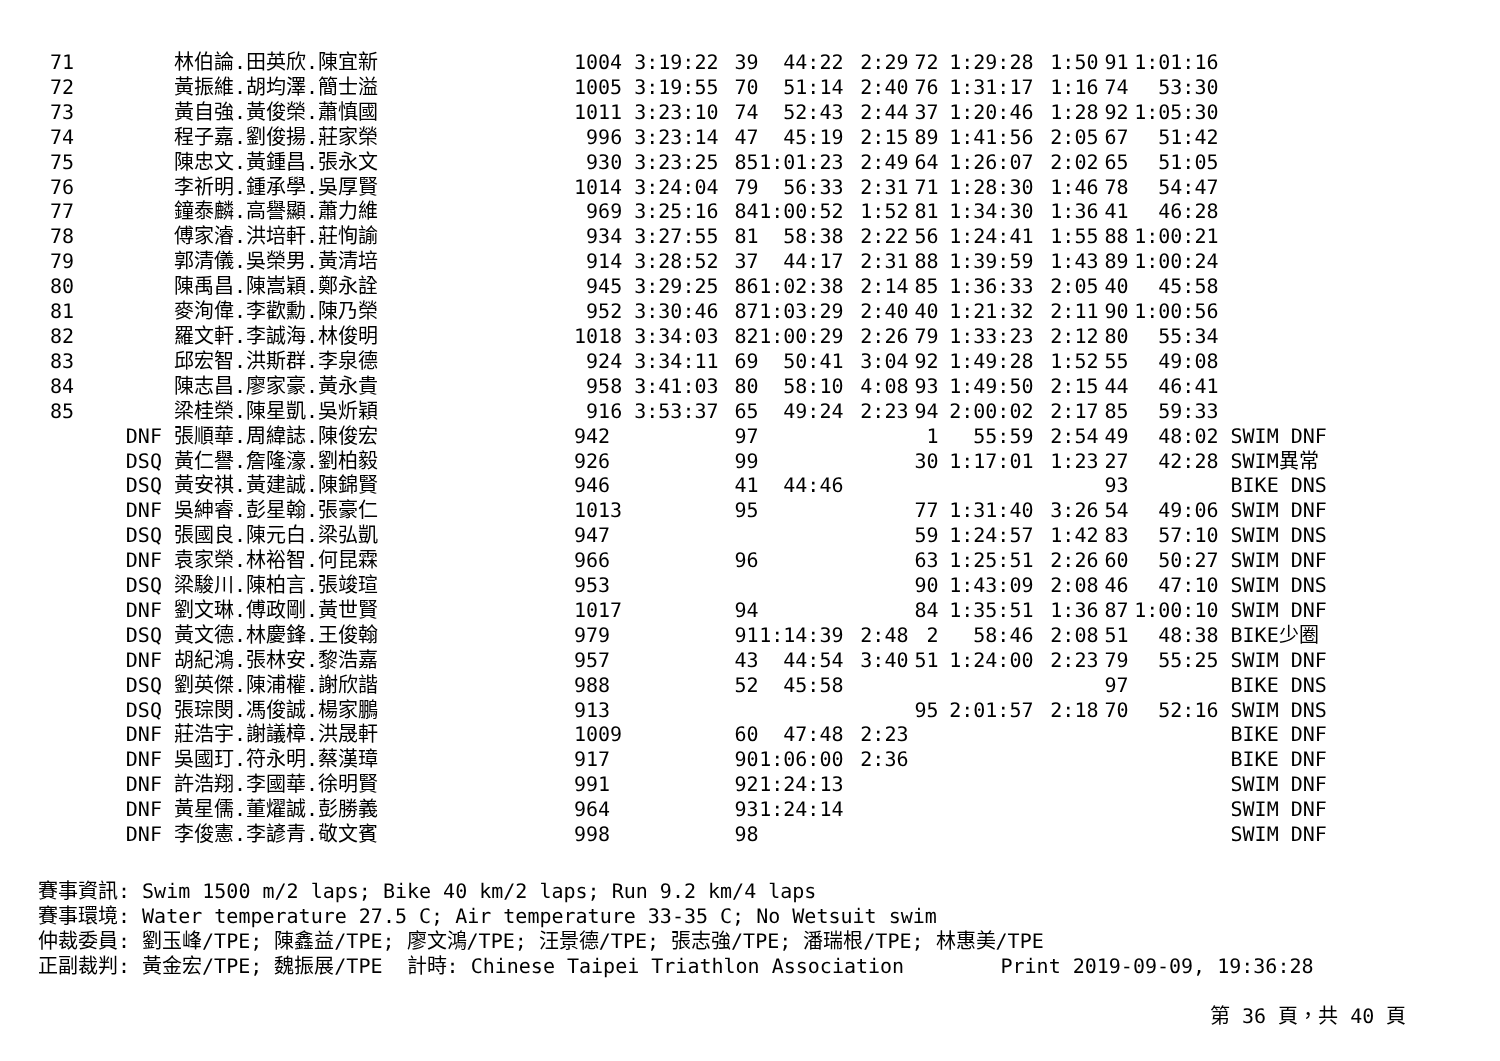| 71 | | 林伯論.田英欣.陳宜新 | 1004 3:19:22 | 39 | 44:22 | 2:29 | 72 | 1:29:28 | 1:50 | 91 | 1:01:16 | |
| 72 | | 黃振維.胡均澤.簡士溢 | 1005 3:19:55 | 70 | 51:14 | 2:40 | 76 | 1:31:17 | 1:16 | 74 | 53:30 | |
| 73 | | 黃自強.黃俊榮.蕭慎國 | 1011 3:23:10 | 74 | 52:43 | 2:44 | 37 | 1:20:46 | 1:28 | 92 | 1:05:30 | |
| 74 | | 程子嘉.劉俊揚.莊家榮 | 996 3:23:14 | 47 | 45:19 | 2:15 | 89 | 1:41:56 | 2:05 | 67 | 51:42 | |
| 75 | | 陳忠文.黃鍾昌.張永文 | 930 3:23:25 | 85 | 1:01:23 | 2:49 | 64 | 1:26:07 | 2:02 | 65 | 51:05 | |
| 76 | | 李祈明.鍾承學.吳厚賢 | 1014 3:24:04 | 79 | 56:33 | 2:31 | 71 | 1:28:30 | 1:46 | 78 | 54:47 | |
| 77 | | 鐘泰麟.高譽顯.蕭力維 | 969 3:25:16 | 84 | 1:00:52 | 1:52 | 81 | 1:34:30 | 1:36 | 41 | 46:28 | |
| 78 | | 傅家濬.洪培軒.莊恂諭 | 934 3:27:55 | 81 | 58:38 | 2:22 | 56 | 1:24:41 | 1:55 | 88 | 1:00:21 | |
| 79 | | 郭清儀.吳榮男.黃清培 | 914 3:28:52 | 37 | 44:17 | 2:31 | 88 | 1:39:59 | 1:43 | 89 | 1:00:24 | |
| 80 | | 陳禹昌.陳嵩穎.鄭永詮 | 945 3:29:25 | 86 | 1:02:38 | 2:14 | 85 | 1:36:33 | 2:05 | 40 | 45:58 | |
| 81 | | 麥洵偉.李歡勳.陳乃榮 | 952 3:30:46 | 87 | 1:03:29 | 2:40 | 40 | 1:21:32 | 2:11 | 90 | 1:00:56 | |
| 82 | | 羅文軒.李誠海.林俊明 | 1018 3:34:03 | 82 | 1:00:29 | 2:26 | 79 | 1:33:23 | 2:12 | 80 | 55:34 | |
| 83 | | 邱宏智.洪斯群.李泉德 | 924 3:34:11 | 69 | 50:41 | 3:04 | 92 | 1:49:28 | 1:52 | 55 | 49:08 | |
| 84 | | 陳志昌.廖家豪.黃永貴 | 958 3:41:03 | 80 | 58:10 | 4:08 | 93 | 1:49:50 | 2:15 | 44 | 46:41 | |
| 85 | | 梁桂榮.陳星凱.吳炘穎 | 916 3:53:37 | 65 | 49:24 | 2:23 | 94 | 2:00:02 | 2:17 | 85 | 59:33 | |
| | DNF | 張順華.周緯誌.陳俊宏 | 942 | 97 | | | 1 | 55:59 | 2:54 | 49 | 48:02 | SWIM DNF |
| | DSQ | 黃仁譽.詹隆濠.劉柏毅 | 926 | 99 | | | 30 | 1:17:01 | 1:23 | 27 | 42:28 | SWIM異常 |
| | DSQ | 黃安祺.黃建誠.陳錦賢 | 946 | 41 | 44:46 | | | | | 93 | | BIKE DNS |
| | DNF | 吳紳睿.彭星翰.張豪仁 | 1013 | 95 | | | 77 | 1:31:40 | 3:26 | 54 | 49:06 | SWIM DNF |
| | DSQ | 張國良.陳元白.梁弘凱 | 947 | | | | 59 | 1:24:57 | 1:42 | 83 | 57:10 | SWIM DNS |
| | DNF | 袁家榮.林裕智.何昆霖 | 966 | 96 | | | 63 | 1:25:51 | 2:26 | 60 | 50:27 | SWIM DNF |
| | DSQ | 梁駿川.陳柏言.張竣瑄 | 953 | | | | 90 | 1:43:09 | 2:08 | 46 | 47:10 | SWIM DNS |
| | DNF | 劉文琳.傅政剛.黃世賢 | 1017 | 94 | | | 84 | 1:35:51 | 1:36 | 87 | 1:00:10 | SWIM DNF |
| | DSQ | 黃文德.林慶鋒.王俊翰 | 979 | 91 | 1:14:39 | 2:48 | 2 | 58:46 | 2:08 | 51 | 48:38 | BIKE少圈 |
| | DNF | 胡紀鴻.張林安.黎浩嘉 | 957 | 43 | 44:54 | 3:40 | 51 | 1:24:00 | 2:23 | 79 | 55:25 | SWIM DNF |
| | DSQ | 劉英傑.陳浦權.謝欣諧 | 988 | 52 | 45:58 | | | | | 97 | | BIKE DNS |
| | DSQ | 張琮閔.馮俊誠.楊家鵬 | 913 | | | | 95 | 2:01:57 | 2:18 | 70 | 52:16 | SWIM DNS |
| | DNF | 莊浩宇.謝議樟.洪晟軒 | 1009 | 60 | 47:48 | 2:23 | | | | | | BIKE DNF |
| | DNF | 吳國玎.符永明.蔡漢璋 | 917 | 90 | 1:06:00 | 2:36 | | | | | | BIKE DNF |
| | DNF | 許浩翔.李國華.徐明賢 | 991 | 92 | 1:24:13 | | | | | | | SWIM DNF |
| | DNF | 黃星儒.董燿誠.彭勝義 | 964 | 93 | 1:24:14 | | | | | | | SWIM DNF |
| | DNF | 李俊憲.李諺青.敬文賓 | 998 | 98 | | | | | | | | SWIM DNF |
賽事資訊: Swim 1500 m/2 laps; Bike 40 km/2 laps; Run 9.2 km/4 laps 賽事環境: Water temperature 27.5 C; Air temperature 33-35 C; No Wetsuit swim 仲裁委員: 劉玉峰/TPE; 陳鑫益/TPE; 廖文鴻/TPE; 汪景德/TPE; 張志強/TPE; 潘瑞根/TPE; 林惠美/TPE 正副裁判: 黃金宏/TPE; 魏振展/TPE 計時: Chinese Taipei Triathlon Association Print 2019-09-09, 19:36:28
第 36 頁，共 40 頁